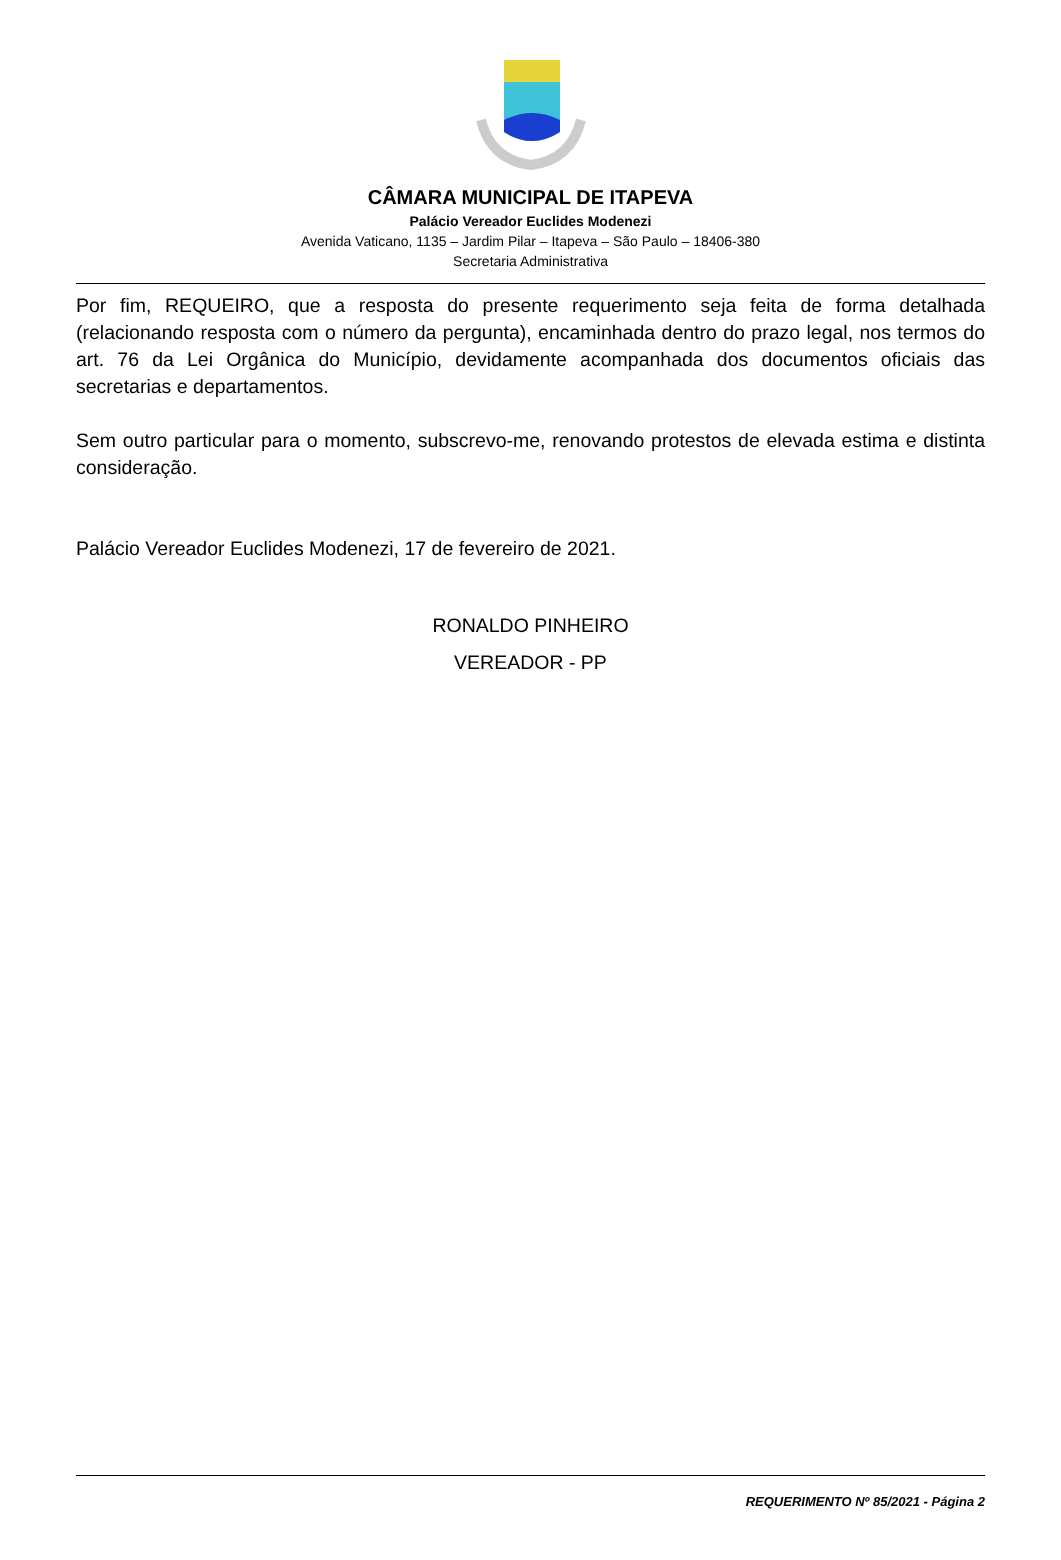CÂMARA MUNICIPAL DE ITAPEVA
Palácio Vereador Euclides Modenezi
Avenida Vaticano, 1135 – Jardim Pilar – Itapeva – São Paulo – 18406-380
Secretaria Administrativa
Por fim, REQUEIRO, que a resposta do presente requerimento seja feita de forma detalhada (relacionando resposta com o número da pergunta), encaminhada dentro do prazo legal, nos termos do art. 76 da Lei Orgânica do Município, devidamente acompanhada dos documentos oficiais das secretarias e departamentos.
Sem outro particular para o momento, subscrevo-me, renovando protestos de elevada estima e distinta consideração.
Palácio Vereador Euclides Modenezi, 17 de fevereiro de 2021.
RONALDO PINHEIRO
VEREADOR - PP
REQUERIMENTO Nº 85/2021 - Página 2